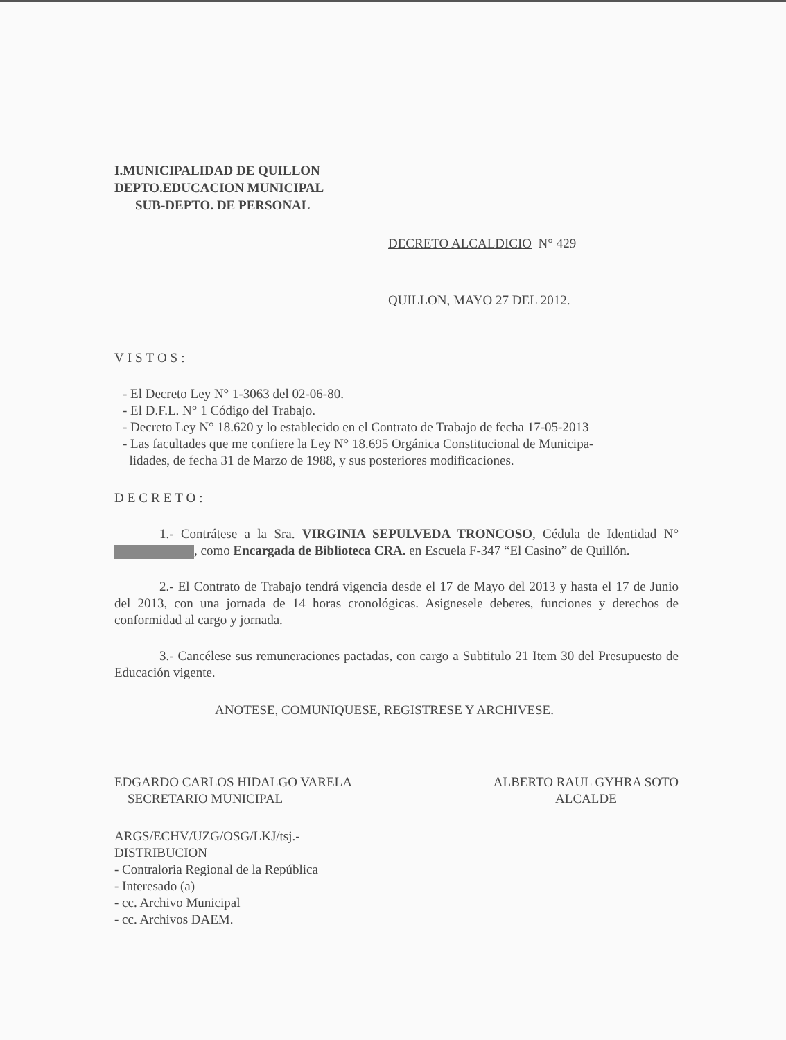I.MUNICIPALIDAD DE QUILLON
DEPTO.EDUCACION MUNICIPAL
SUB-DEPTO. DE PERSONAL
DECRETO ALCALDICIO N° 429
QUILLON, MAYO 27 DEL 2012.
VISTOS:
- El Decreto Ley N° 1-3063 del 02-06-80.
- El D.F.L. N° 1 Código del Trabajo.
- Decreto Ley N° 18.620 y lo establecido en el Contrato de Trabajo de fecha 17-05-2013
- Las facultades que me confiere la Ley N° 18.695 Orgánica Constitucional de Municipa-
lidades, de fecha 31 de Marzo de 1988, y sus posteriores modificaciones.
DECRETO:
1.- Contrátese a la Sra. VIRGINIA SEPULVEDA TRONCOSO, Cédula de Identidad N° , como Encargada de Biblioteca CRA. en Escuela F-347 “El Casino” de Quillón.
2.- El Contrato de Trabajo tendrá vigencia desde el 17 de Mayo del 2013 y hasta el 17 de Junio del 2013, con una jornada de 14 horas cronológicas. Asignesele deberes, funciones y derechos de conformidad al cargo y jornada.
3.- Cancélese sus remuneraciones pactadas, con cargo a Subtitulo 21 Item 30 del Presupuesto de Educación vigente.
ANOTESE, COMUNIQUESE, REGISTRESE Y ARCHIVESE.
EDGARDO CARLOS HIDALGO VARELA
SECRETARIO MUNICIPAL
ALBERTO RAUL GYHRA SOTO
ALCALDE
ARGS/ECHV/UZG/OSG/LKJ/tsj.-
DISTRIBUCION
- Contraloria Regional de la República
- Interesado (a)
- cc. Archivo Municipal
- cc. Archivos DAEM.